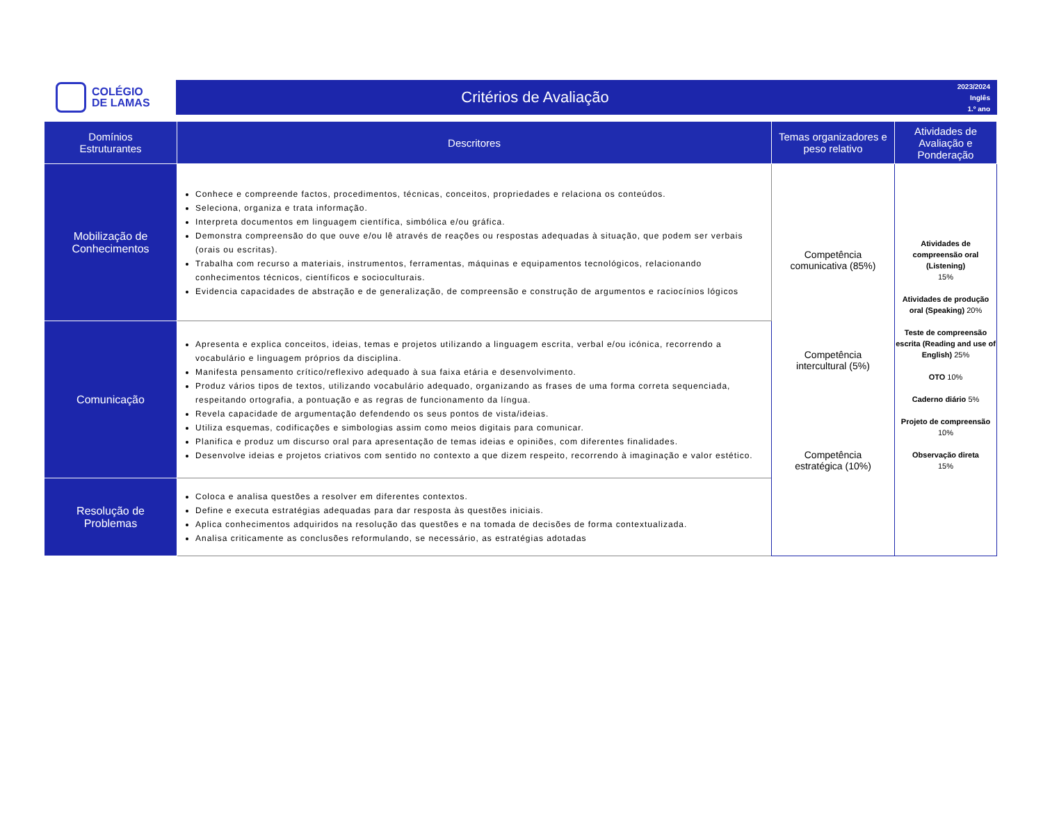COLÉGIO
DE LAMAS
Critérios de Avaliação
2023/2024
Inglês
1.º ano
| Domínios Estruturantes | Descritores | Temas organizadores e peso relativo | Atividades de Avaliação e Ponderação |
| --- | --- | --- | --- |
| Mobilização de Conhecimentos | Conhece e compreende factos, procedimentos, técnicas, conceitos, propriedades e relaciona os conteúdos. Seleciona, organiza e trata informação. Interpreta documentos em linguagem científica, simbólica e/ou gráfica. Demonstra compreensão do que ouve e/ou lê através de reações ou respostas adequadas à situação, que podem ser verbais (orais ou escritas). Trabalha com recurso a materiais, instrumentos, ferramentas, máquinas e equipamentos tecnológicos, relacionando conhecimentos técnicos, científicos e socioculturais. Evidencia capacidades de abstração e de generalização, de compreensão e construção de argumentos e raciocínios lógicos | Competência comunicativa (85%) Competência intercultural (5%) Competência estratégica (10%) | Atividades de compreensão oral (Listening) 15% Atividades de produção oral (Speaking) 20% Teste de compreensão escrita (Reading and use of English) 25% OTO 10% Caderno diário 5% Projeto de compreensão 10% Observação direta 15% |
| Comunicação | Apresenta e explica conceitos, ideias, temas e projetos utilizando a linguagem escrita, verbal e/ou icónica, recorrendo a vocabulário e linguagem próprios da disciplina. Manifesta pensamento crítico/reflexivo adequado à sua faixa etária e desenvolvimento. Produz vários tipos de textos, utilizando vocabulário adequado, organizando as frases de uma forma correta sequenciada, respeitando ortografia, a pontuação e as regras de funcionamento da língua. Revela capacidade de argumentação defendendo os seus pontos de vista/ideias. Utiliza esquemas, codificações e simbologias assim como meios digitais para comunicar. Planifica e produz um discurso oral para apresentação de temas ideias e opiniões, com diferentes finalidades. Desenvolve ideias e projetos criativos com sentido no contexto a que dizem respeito, recorrendo à imaginação e valor estético. | | |
| Resolução de Problemas | Coloca e analisa questões a resolver em diferentes contextos. Define e executa estratégias adequadas para dar resposta às questões iniciais. Aplica conhecimentos adquiridos na resolução das questões e na tomada de decisões de forma contextualizada. Analisa criticamente as conclusões reformulando, se necessário, as estratégias adotadas | | |